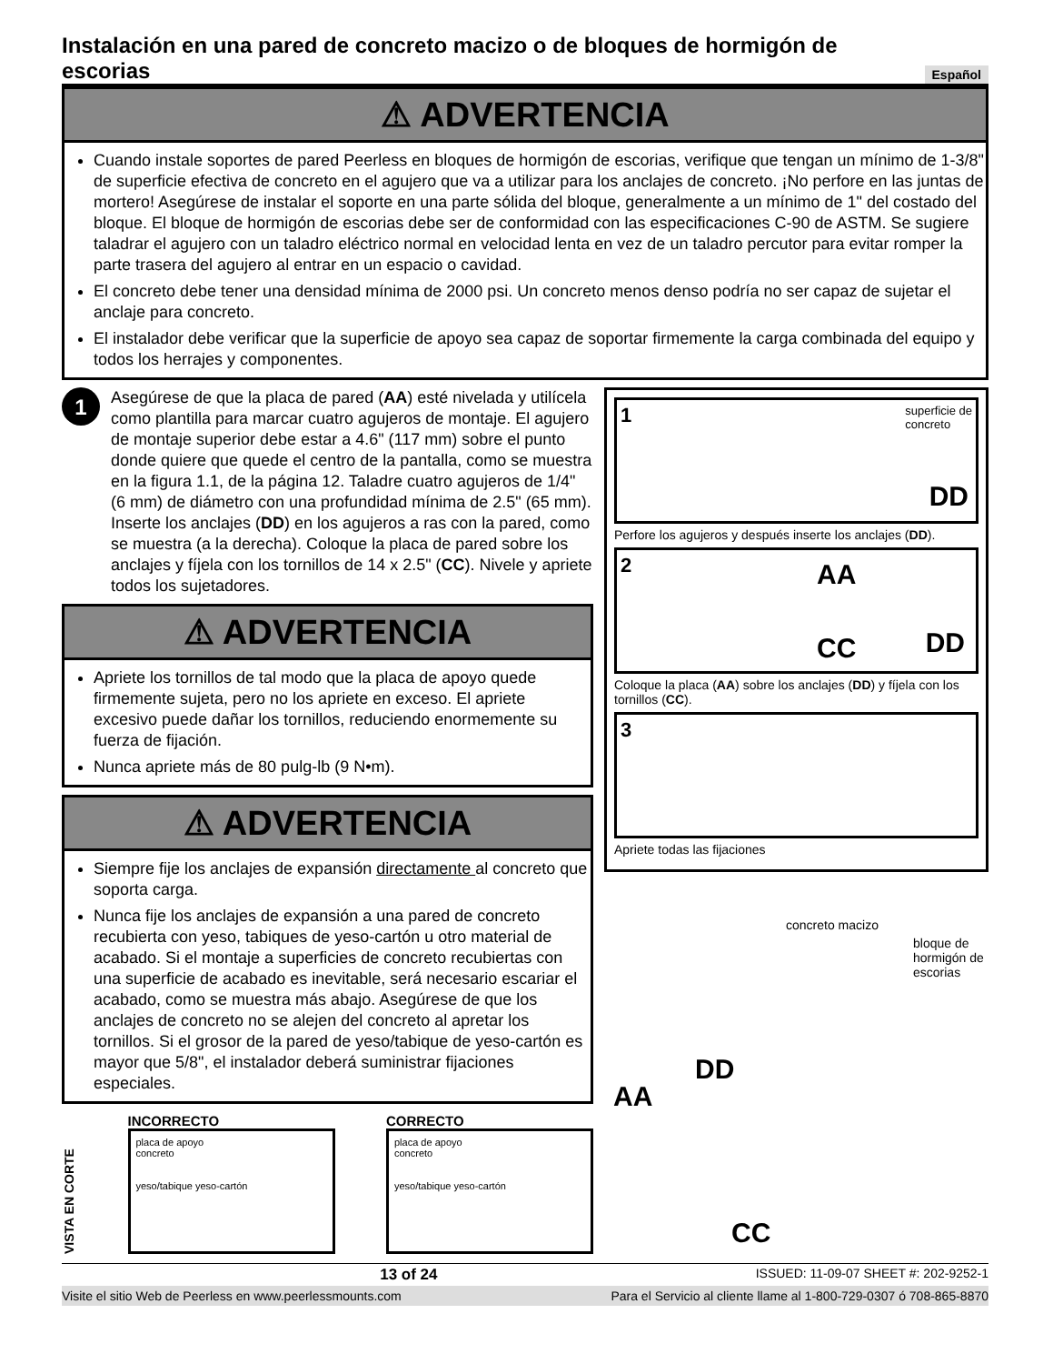Instalación en una pared de concreto macizo o de bloques de hormigón de escorias Español
⚠ ADVERTENCIA
Cuando instale soportes de pared Peerless en bloques de hormigón de escorias, verifique que tengan un mínimo de 1-3/8" de superficie efectiva de concreto en el agujero que va a utilizar para los anclajes de concreto. ¡No perfore en las juntas de mortero! Asegúrese de instalar el soporte en una parte sólida del bloque, generalmente a un mínimo de 1" del costado del bloque. El bloque de hormigón de escorias debe ser de conformidad con las especificaciones C-90 de ASTM. Se sugiere taladrar el agujero con un taladro eléctrico normal en velocidad lenta en vez de un taladro percutor para evitar romper la parte trasera del agujero al entrar en un espacio o cavidad.
El concreto debe tener una densidad mínima de 2000 psi. Un concreto menos denso podría no ser capaz de sujetar el anclaje para concreto.
El instalador debe verificar que la superficie de apoyo sea capaz de soportar firmemente la carga combinada del equipo y todos los herrajes y componentes.
1
Asegúrese de que la placa de pared (AA) esté nivelada y utilícela como plantilla para marcar cuatro agujeros de montaje. El agujero de montaje superior debe estar a 4.6" (117 mm) sobre el punto donde quiere que quede el centro de la pantalla, como se muestra en la figura 1.1, de la página 12. Taladre cuatro agujeros de 1/4" (6 mm) de diámetro con una profundidad mínima de 2.5" (65 mm). Inserte los anclajes (DD) en los agujeros a ras con la pared, como se muestra (a la derecha). Coloque la placa de pared sobre los anclajes y fíjela con los tornillos de 14 x 2.5" (CC). Nivele y apriete todos los sujetadores.
⚠ ADVERTENCIA
Apriete los tornillos de tal modo que la placa de apoyo quede firmemente sujeta, pero no los apriete en exceso. El apriete excesivo puede dañar los tornillos, reduciendo enormemente su fuerza de fijación.
Nunca apriete más de 80 pulg-lb (9 N•m).
⚠ ADVERTENCIA
Siempre fije los anclajes de expansión directamente al concreto que soporta carga.
Nunca fije los anclajes de expansión a una pared de concreto recubierta con yeso, tabiques de yeso-cartón u otro material de acabado. Si el montaje a superficies de concreto recubiertas con una superficie de acabado es inevitable, será necesario escariar el acabado, como se muestra más abajo. Asegúrese de que los anclajes de concreto no se alejen del concreto al apretar los tornillos. Si el grosor de la pared de yeso/tabique de yeso-cartón es mayor que 5/8", el instalador deberá suministrar fijaciones especiales.
VISTA EN CORTE
INCORRECTO
placa de apoyo
concreto
yeso/tabique yeso-cartón
CORRECTO
placa de apoyo
concreto
yeso/tabique yeso-cartón
1
superficie de
concreto
DD
Perfore los agujeros y después inserte los anclajes (DD).
2
AA
CC DD
Coloque la placa (AA) sobre los anclajes (DD) y fíjela con los tornillos (CC).
3
Apriete todas las fijaciones
concreto macizo
bloque de hormigón de escorias
DD
AA
CC
13 of 24 ISSUED: 11-09-07 SHEET #: 202-9252-1
Visite el sitio Web de Peerless en www.peerlessmounts.com Para el Servicio al cliente llame al 1-800-729-0307 ó 708-865-8870